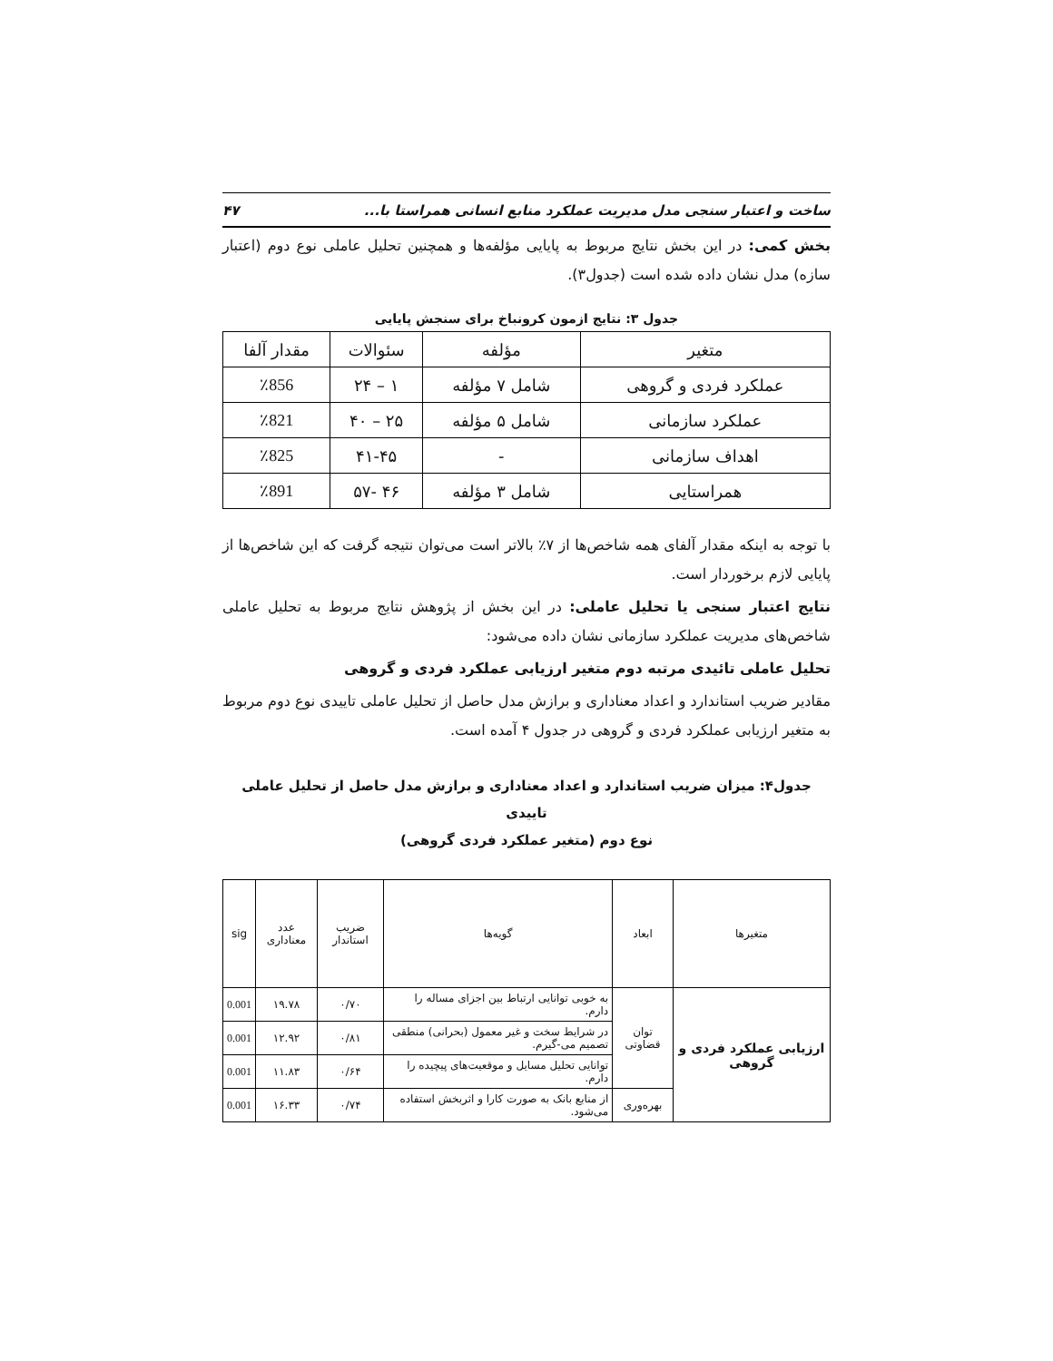ساخت و اعتبار سنجی مدل مدیریت عملکرد منابع انسانی همراستا با... ۴۷
بخش کمی: در این بخش نتایج مربوط به پایایی مؤلفه‌ها و همچنین تحلیل عاملی نوع دوم (اعتبار سازه) مدل نشان داده شده است (جدول۳).
جدول ۳: نتایج ازمون کرونباخ برای سنجش پایایی
| متغیر | مؤلفه | سئوالات | مقدار آلفا |
| --- | --- | --- | --- |
| عملکرد فردی و گروهی | شامل ۷ مؤلفه | ۱ – ۲۴ | ٪856 |
| عملکرد سازمانی | شامل ۵ مؤلفه | ۲۵ – ۴۰ | ٪821 |
| اهداف سازمانی | - | ۴۱-۴۵ | ٪825 |
| همراستایی | شامل ۳ مؤلفه | ۴۶ -۵۷ | ٪891 |
با توجه به اینکه مقدار آلفای همه شاخص‌ها از ۷٪ بالاتر است می‌توان نتیجه گرفت که این شاخص‌ها از پایایی لازم برخوردار است.
نتایج اعتبار سنجی یا تحلیل عاملی: در این بخش از پژوهش نتایج مربوط به تحلیل عاملی شاخص‌های مدیریت عملکرد سازمانی نشان داده می‌شود:
تحلیل عاملی تائیدی مرتبه دوم متغیر ارزیابی عملکرد فردی و گروهی
مقادیر ضریب استاندارد و اعداد معناداری و برازش مدل حاصل از تحلیل عاملی تاییدی نوع دوم مربوط به متغیر ارزیابی عملکرد فردی و گروهی در جدول ۴ آمده است.
جدول۴: میزان ضریب استاندارد و اعداد معناداری و برازش مدل حاصل از تحلیل عاملی تاییدی
نوع دوم (متغیر عملکرد فردی گروهی)
| متغیرها | ابعاد | گویه‌ها | ضریب استاندار | عدد معناداری | sig |
| --- | --- | --- | --- | --- | --- |
| ارزیابی عملکرد فردی و گروهی | توان قضاوتی | به خوبی توانایی ارتباط بین اجزای مساله را دارم. | ۰/۷۰ | ۱۹.۷۸ | 0.001 |
| | | در شرایط سخت و غیر معمول (بحرانی) منطقی تصمیم می-گیرم. | ۰/۸۱ | ۱۲.۹۲ | 0.001 |
| | | توانایی تحلیل مسایل و موقعیت‌های پیچیده را دارم. | ۰/۶۴ | ۱۱.۸۳ | 0.001 |
| | بهره‌وری | از منابع بانک به صورت کارا و اثربخش استفاده می‌شود. | ۰/۷۴ | ۱۶.۳۳ | 0.001 |